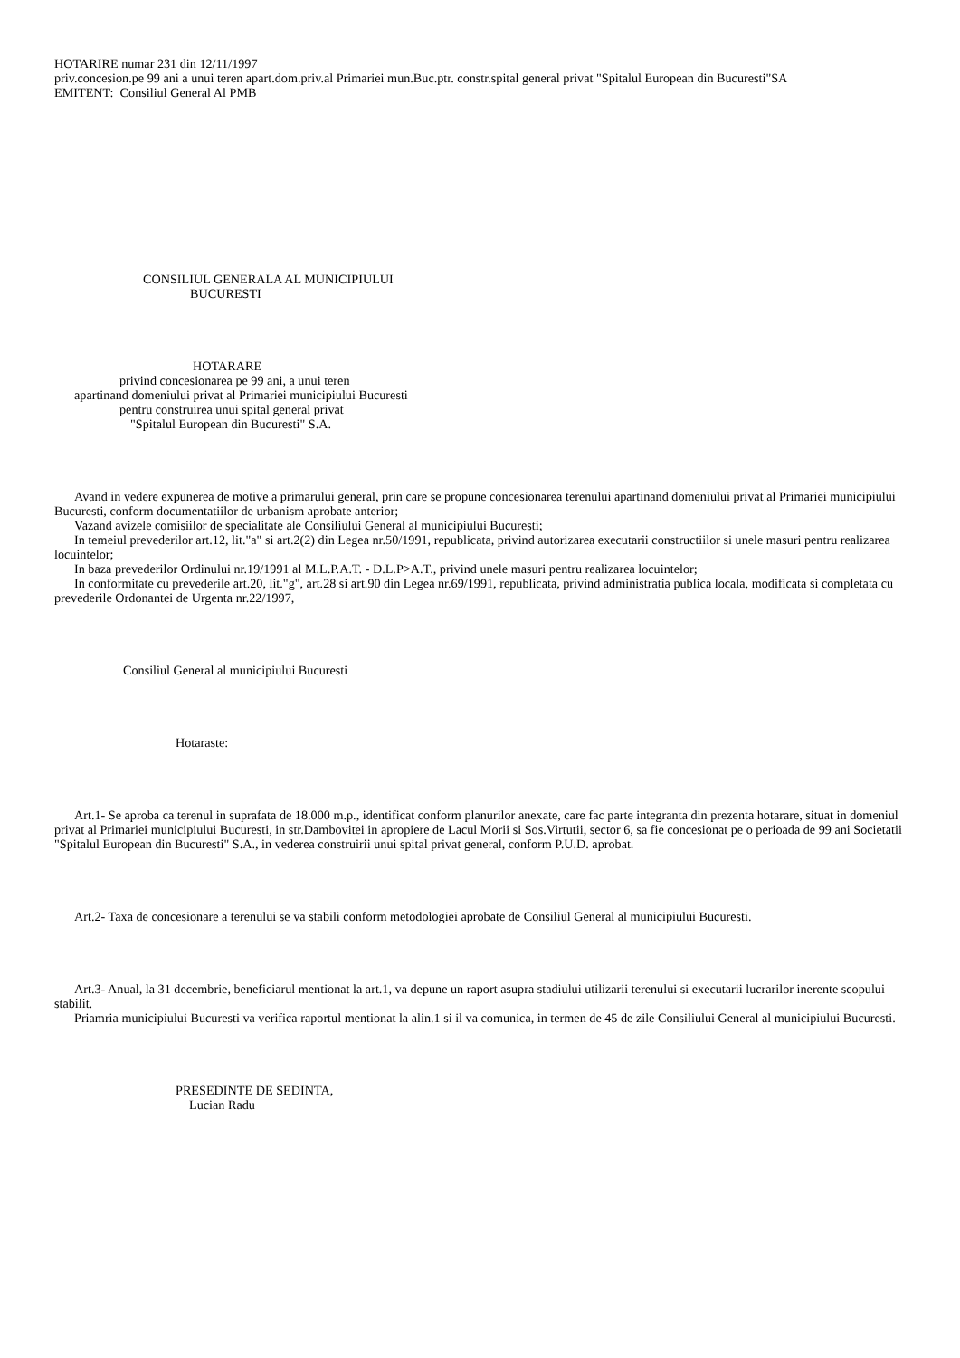HOTARIRE numar 231 din 12/11/1997
priv.concesion.pe 99 ani a unui teren apart.dom.priv.al Primariei mun.Buc.ptr. constr.spital general privat "Spitalul European din Bucuresti"SA
EMITENT: Consiliul General Al PMB
CONSILIUL GENERALA AL MUNICIPIULUI
BUCURESTI
HOTARARE
privind concesionarea pe 99 ani, a unui teren
apartinand domeniului privat al Primariei municipiului Bucuresti
pentru construirea unui spital general privat
"Spitalul European din Bucuresti" S.A.
Avand in vedere expunerea de motive a primarului general, prin care se propune concesionarea terenului apartinand domeniului privat al Primariei municipiului Bucuresti, conform documentatiilor de urbanism aprobate anterior;
Vazand avizele comisiilor de specialitate ale Consiliului General al municipiului Bucuresti;
In temeiul prevederilor art.12, lit."a" si art.2(2) din Legea nr.50/1991, republicata, privind autorizarea executarii constructiilor si unele masuri pentru realizarea locuintelor;
In baza prevederilor Ordinului nr.19/1991 al M.L.P.A.T. - D.L.P>A.T., privind unele masuri pentru realizarea locuintelor;
In conformitate cu prevederile art.20, lit."g", art.28 si art.90 din Legea nr.69/1991, republicata, privind administratia publica locala, modificata si completata cu prevederile Ordonantei de Urgenta nr.22/1997,
Consiliul General al municipiului Bucuresti
Hotaraste:
Art.1- Se aproba ca terenul in suprafata de 18.000 m.p., identificat conform planurilor anexate, care fac parte integranta din prezenta hotarare, situat in domeniul privat al Primariei municipiului Bucuresti, in str.Dambovitei in apropiere de Lacul Morii si Sos.Virtutii, sector 6, sa fie concesionat pe o perioada de 99 ani Societatii "Spitalul European din Bucuresti" S.A., in vederea construirii unui spital privat general, conform P.U.D. aprobat.
Art.2- Taxa de concesionare a terenului se va stabili conform metodologiei aprobate de Consiliul General al municipiului Bucuresti.
Art.3- Anual, la 31 decembrie, beneficiarul mentionat la art.1, va depune un raport asupra stadiului utilizarii terenului si executarii lucrarilor inerente scopului stabilit.
Priamria municipiului Bucuresti va verifica raportul mentionat la alin.1 si il va comunica, in termen de 45 de zile Consiliului General al municipiului Bucuresti.
PRESEDINTE DE SEDINTA,
Lucian Radu